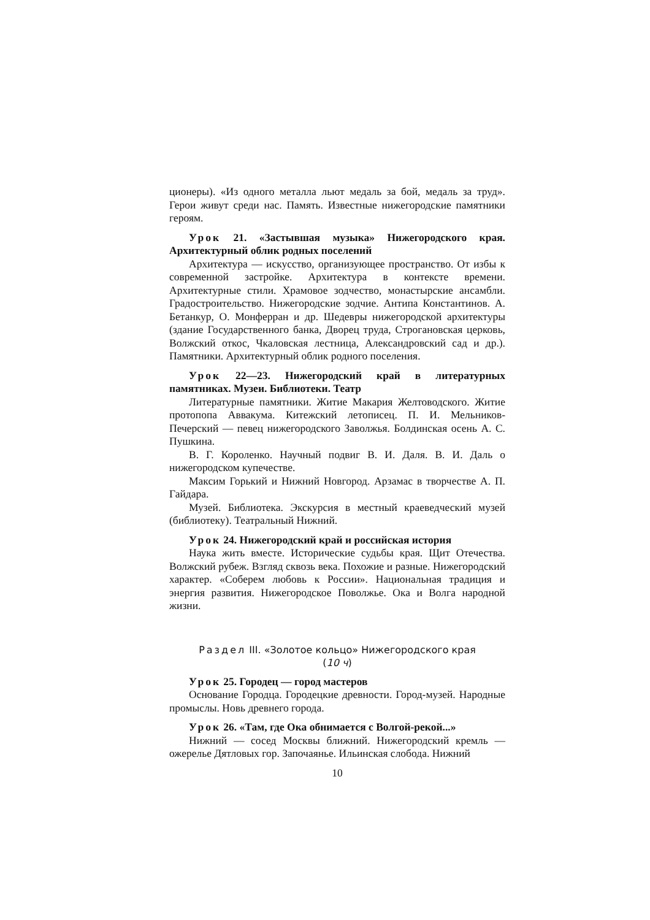ционеры). «Из одного металла льют медаль за бой, медаль за труд». Герои живут среди нас. Память. Известные нижегородские памятники героям.
Урок 21. «Застывшая музыка» Нижегородского края. Архитектурный облик родных поселений
Архитектура — искусство, организующее пространство. От избы к современной застройке. Архитектура в контексте времени. Архитектурные стили. Храмовое зодчество, монастырские ансамбли. Градостроительство. Нижегородские зодчие. Антипа Константинов. А. Бетанкур, О. Монферран и др. Шедевры нижегородской архитектуры (здание Государственного банка, Дворец труда, Строгановская церковь, Волжский откос, Чкаловская лестница, Александровский сад и др.). Памятники. Архитектурный облик родного поселения.
Урок 22—23. Нижегородский край в литературных памятниках. Музеи. Библиотеки. Театр
Литературные памятники. Житие Макария Желтоводского. Житие протопопа Аввакума. Китежский летописец. П. И. Мельников-Печерский — певец нижегородского Заволжья. Болдинская осень А. С. Пушкина.
В. Г. Короленко. Научный подвиг В. И. Даля. В. И. Даль о нижегородском купечестве.
Максим Горький и Нижний Новгород. Арзамас в творчестве А. П. Гайдара.
Музей. Библиотека. Экскурсия в местный краеведческий музей (библиотеку). Театральный Нижний.
Урок 24. Нижегородский край и российская история
Наука жить вместе. Исторические судьбы края. Щит Отечества. Волжский рубеж. Взгляд сквозь века. Похожие и разные. Нижегородский характер. «Соберем любовь к России». Национальная традиция и энергия развития. Нижегородское Поволжье. Ока и Волга народной жизни.
Раздел III. «Золотое кольцо» Нижегородского края
(10 ч)
Урок 25. Городец — город мастеров
Основание Городца. Городецкие древности. Город-музей. Народные промыслы. Новь древнего города.
Урок 26. «Там, где Ока обнимается с Волгой-рекой...»
Нижний — сосед Москвы ближний. Нижегородский кремль — ожерелье Дятловых гор. Започаянье. Ильинская слобода. Нижний
10